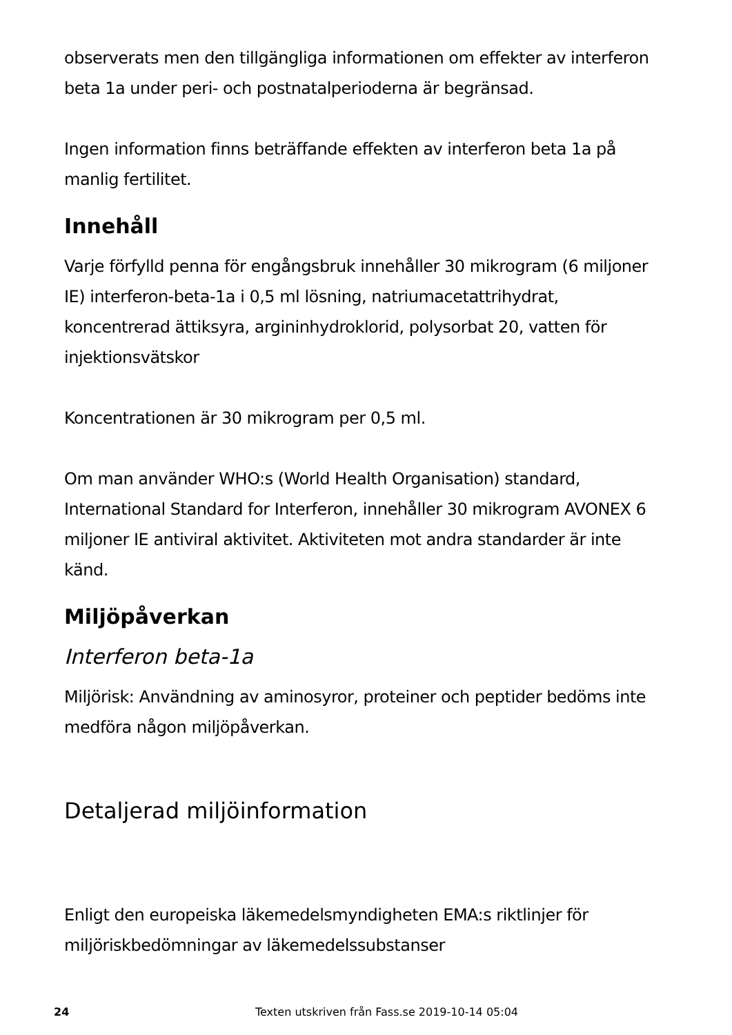observerats men den tillgängliga informationen om effekter av interferon beta 1a under peri- och postnatalperioderna är begränsad.
Ingen information finns beträffande effekten av interferon beta 1a på manlig fertilitet.
Innehåll
Varje förfylld penna för engångsbruk innehåller 30 mikrogram (6 miljoner IE) interferon-beta-1a i 0,5 ml lösning, natriumacetattrihydrat, koncentrerad ättiksyra, argininhydroklorid, polysorbat 20, vatten för injektionsvätskor
Koncentrationen är 30 mikrogram per 0,5 ml.
Om man använder WHO:s (World Health Organisation) standard, International Standard for Interferon, innehåller 30 mikrogram AVONEX 6 miljoner IE antiviral aktivitet. Aktiviteten mot andra standarder är inte känd.
Miljöpåverkan
Interferon beta-1a
Miljörisk: Användning av aminosyror, proteiner och peptider bedöms inte medföra någon miljöpåverkan.
Detaljerad miljöinformation
Enligt den europeiska läkemedelsmyndigheten EMA:s riktlinjer för miljöriskbedömningar av läkemedelssubstanser
24 Texten utskriven från Fass.se 2019-10-14 05:04